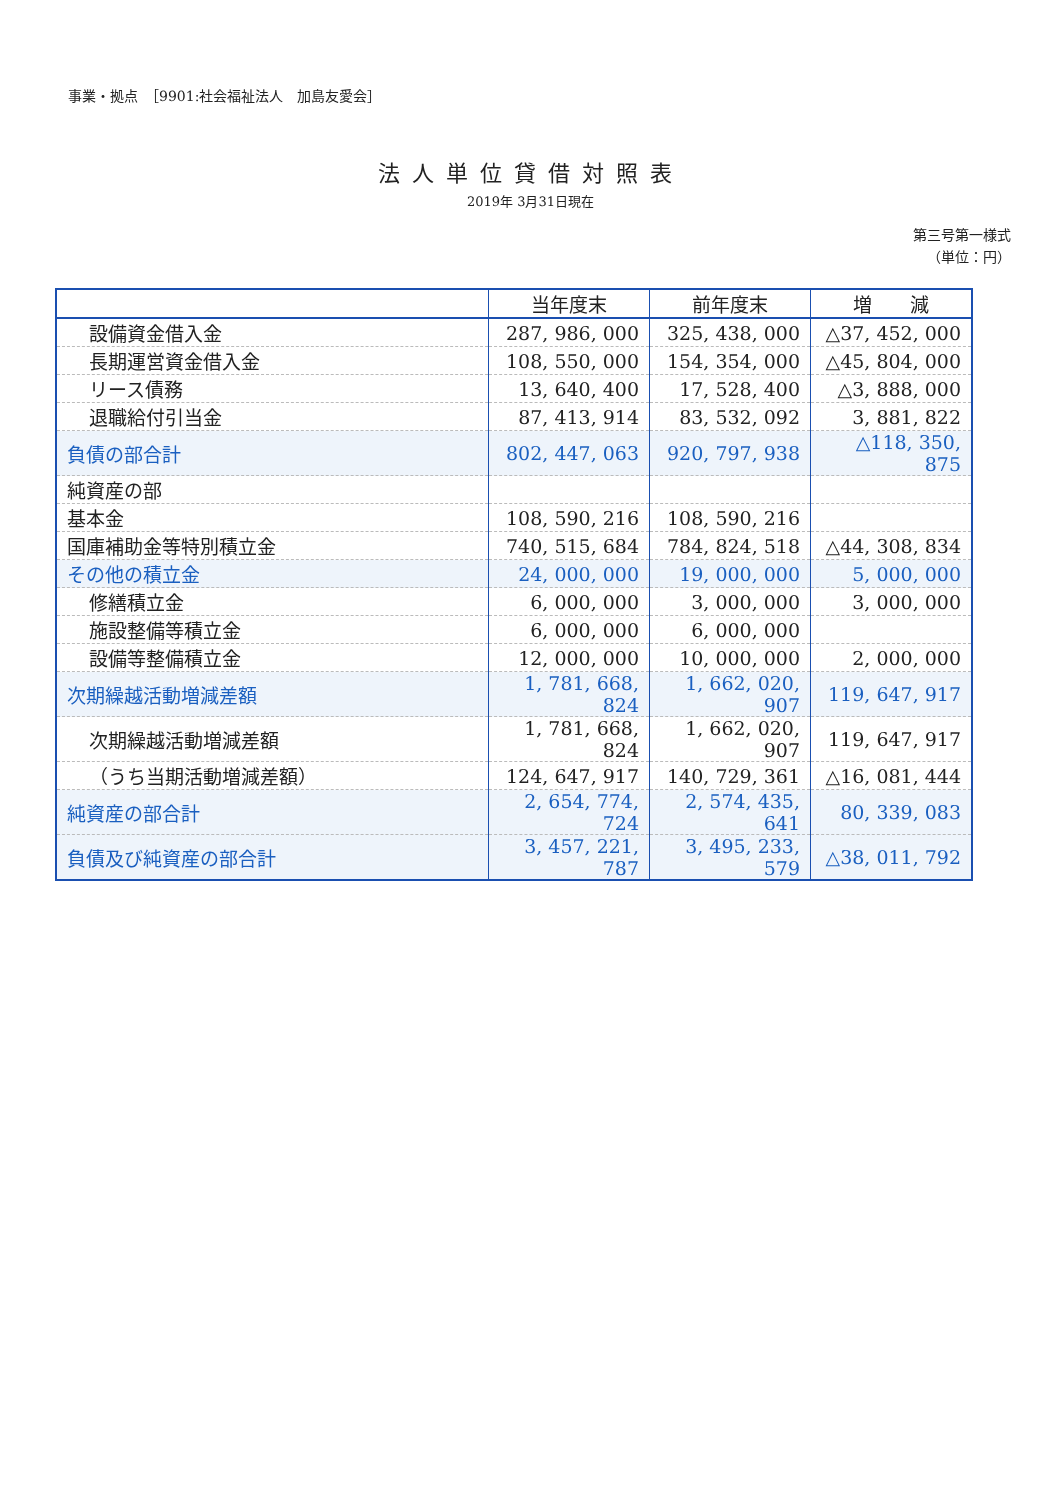事業・拠点　［9901:社会福祉法人　加島友愛会］
法人単位貸借対照表
2019年 3月31日現在
第三号第一様式
（単位：円）
| | 当年度末 | 前年度末 | 増 減 |
| --- | --- | --- | --- |
| 設備資金借入金 | 287, 986, 000 | 325, 438, 000 | △37, 452, 000 |
| 長期運営資金借入金 | 108, 550, 000 | 154, 354, 000 | △45, 804, 000 |
| リース債務 | 13, 640, 400 | 17, 528, 400 | △3, 888, 000 |
| 退職給付引当金 | 87, 413, 914 | 83, 532, 092 | 3, 881, 822 |
| 負債の部合計 | 802, 447, 063 | 920, 797, 938 | △118, 350, 875 |
| 純資産の部 | | | |
| 基本金 | 108, 590, 216 | 108, 590, 216 | |
| 国庫補助金等特別積立金 | 740, 515, 684 | 784, 824, 518 | △44, 308, 834 |
| その他の積立金 | 24, 000, 000 | 19, 000, 000 | 5, 000, 000 |
| 修繕積立金 | 6, 000, 000 | 3, 000, 000 | 3, 000, 000 |
| 施設整備等積立金 | 6, 000, 000 | 6, 000, 000 | |
| 設備等整備積立金 | 12, 000, 000 | 10, 000, 000 | 2, 000, 000 |
| 次期繰越活動増減差額 | 1, 781, 668, 824 | 1, 662, 020, 907 | 119, 647, 917 |
| 次期繰越活動増減差額 | 1, 781, 668, 824 | 1, 662, 020, 907 | 119, 647, 917 |
| （うち当期活動増減差額） | 124, 647, 917 | 140, 729, 361 | △16, 081, 444 |
| 純資産の部合計 | 2, 654, 774, 724 | 2, 574, 435, 641 | 80, 339, 083 |
| 負債及び純資産の部合計 | 3, 457, 221, 787 | 3, 495, 233, 579 | △38, 011, 792 |